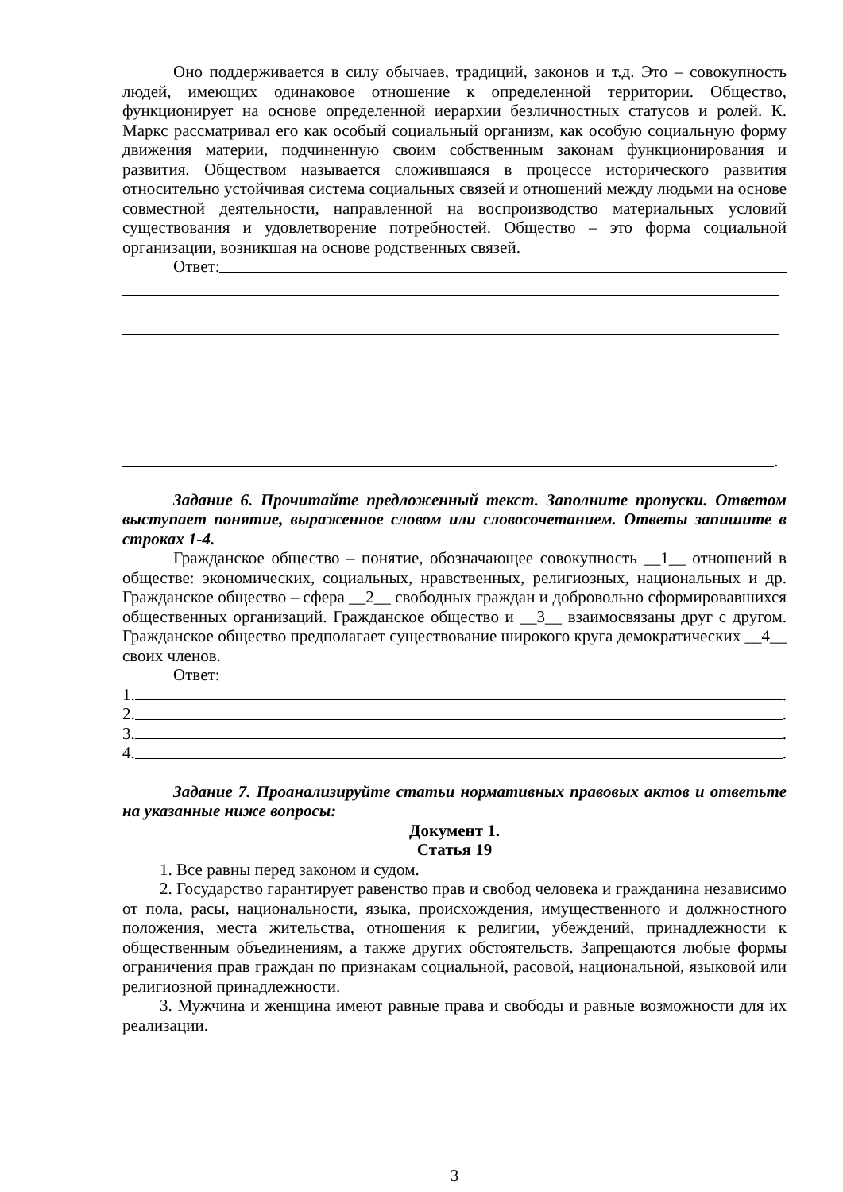Оно поддерживается в силу обычаев, традиций, законов и т.д. Это – совокупность людей, имеющих одинаковое отношение к определенной территории. Общество, функционирует на основе определенной иерархии безличностных статусов и ролей. К. Маркс рассматривал его как особый социальный организм, как особую социальную форму движения материи, подчиненную своим собственным законам функционирования и развития. Обществом называется сложившаяся в процессе исторического развития относительно устойчивая система социальных связей и отношений между людьми на основе совместной деятельности, направленной на воспроизводство материальных условий существования и удовлетворение потребностей. Общество – это форма социальной организации, возникшая на основе родственных связей.
Ответ:
.
Задание 6. Прочитайте предложенный текст. Заполните пропуски. Ответом выступает понятие, выраженное словом или словосочетанием. Ответы запишите в строках 1-4.
Гражданское общество – понятие, обозначающее совокупность __1__ отношений в обществе: экономических, социальных, нравственных, религиозных, национальных и др. Гражданское общество – сфера __2__ свободных граждан и добровольно сформировавшихся общественных организаций. Гражданское общество и __3__ взаимосвязаны друг с другом. Гражданское общество предполагает существование широкого круга демократических __4__ своих членов.
Ответ:
1. .
2. .
3. .
4. .
Задание 7. Проанализируйте статьи нормативных правовых актов и ответьте на указанные ниже вопросы:
Документ 1.
Статья 19
1. Все равны перед законом и судом.
2. Государство гарантирует равенство прав и свобод человека и гражданина независимо от пола, расы, национальности, языка, происхождения, имущественного и должностного положения, места жительства, отношения к религии, убеждений, принадлежности к общественным объединениям, а также других обстоятельств. Запрещаются любые формы ограничения прав граждан по признакам социальной, расовой, национальной, языковой или религиозной принадлежности.
3. Мужчина и женщина имеют равные права и свободы и равные возможности для их реализации.
3